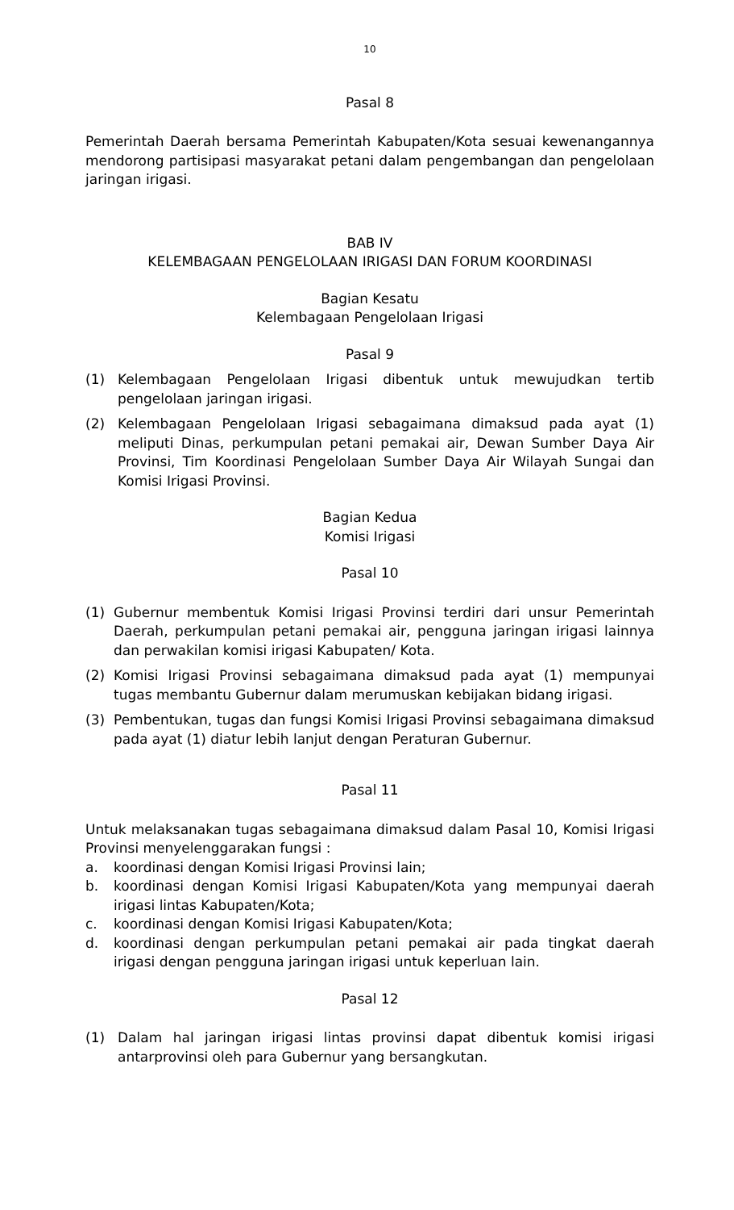10
Pasal 8
Pemerintah Daerah bersama Pemerintah Kabupaten/Kota sesuai kewenangannya mendorong partisipasi masyarakat petani dalam pengembangan dan pengelolaan jaringan irigasi.
BAB IV
KELEMBAGAAN PENGELOLAAN IRIGASI DAN FORUM KOORDINASI
Bagian Kesatu
Kelembagaan Pengelolaan Irigasi
Pasal 9
(1) Kelembagaan Pengelolaan Irigasi dibentuk untuk mewujudkan tertib pengelolaan jaringan irigasi.
(2) Kelembagaan Pengelolaan Irigasi sebagaimana dimaksud pada ayat (1) meliputi Dinas, perkumpulan petani pemakai air, Dewan Sumber Daya Air Provinsi, Tim Koordinasi Pengelolaan Sumber Daya Air Wilayah Sungai dan Komisi Irigasi Provinsi.
Bagian Kedua
Komisi Irigasi
Pasal 10
(1) Gubernur membentuk Komisi Irigasi Provinsi terdiri dari unsur Pemerintah Daerah, perkumpulan petani pemakai air, pengguna jaringan irigasi lainnya dan perwakilan komisi irigasi Kabupaten/ Kota.
(2) Komisi Irigasi Provinsi sebagaimana dimaksud pada ayat (1) mempunyai tugas membantu Gubernur dalam merumuskan kebijakan bidang irigasi.
(3) Pembentukan, tugas dan fungsi Komisi Irigasi Provinsi sebagaimana dimaksud pada ayat (1) diatur lebih lanjut dengan Peraturan Gubernur.
Pasal 11
Untuk melaksanakan tugas sebagaimana dimaksud dalam Pasal 10, Komisi Irigasi Provinsi menyelenggarakan fungsi :
a. koordinasi dengan Komisi Irigasi Provinsi lain;
b. koordinasi dengan Komisi Irigasi Kabupaten/Kota yang mempunyai daerah irigasi lintas Kabupaten/Kota;
c. koordinasi dengan Komisi Irigasi Kabupaten/Kota;
d. koordinasi dengan perkumpulan petani pemakai air pada tingkat daerah irigasi dengan pengguna jaringan irigasi untuk keperluan lain.
Pasal 12
(1) Dalam hal jaringan irigasi lintas provinsi dapat dibentuk komisi irigasi antarprovinsi oleh para Gubernur yang bersangkutan.